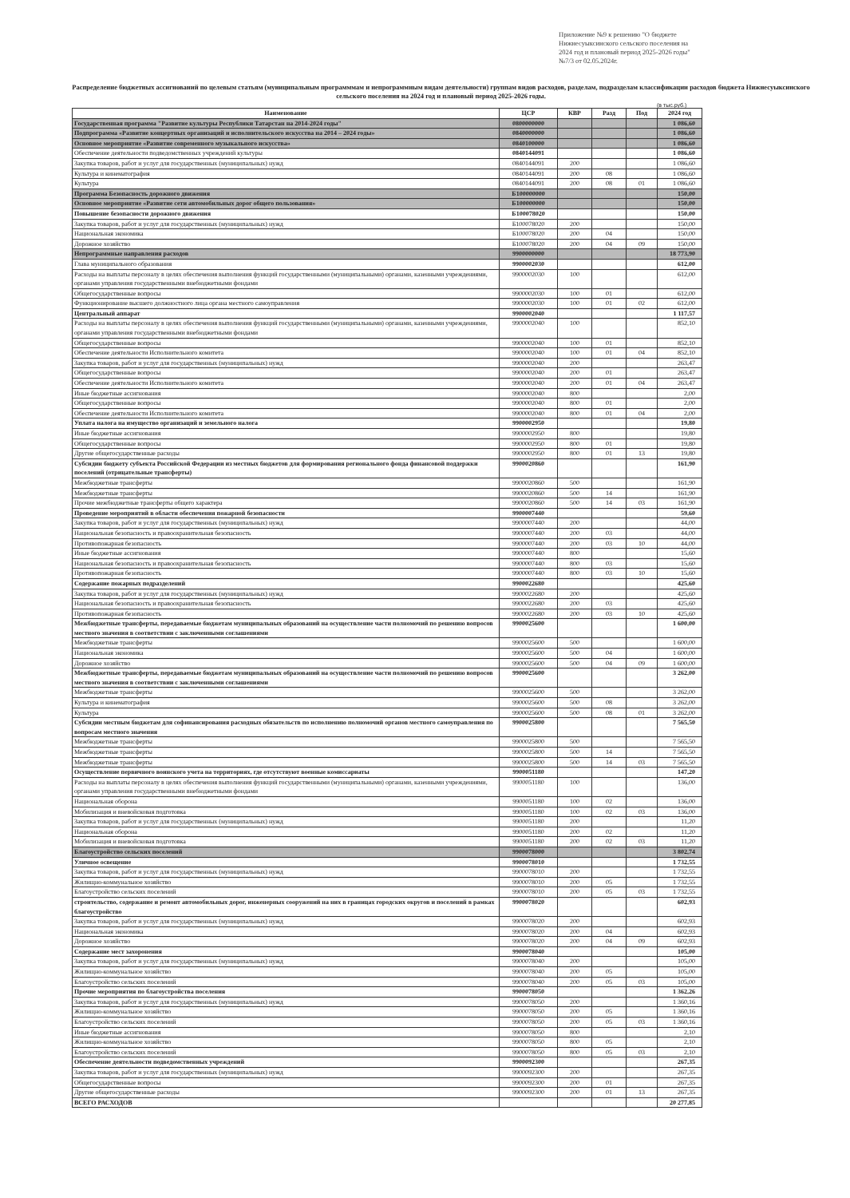Приложение №9 к решению "О бюджете Нижнесуыксинского сельского поселения на 2024 год и плановый период 2025-2026 годы" №7/3 от 02.05.2024г.
Распределение бюджетных ассигнований по целевым статьям (муниципальным программмам и непрограммным видам деятельности) группам видов расходов, разделам, подразделам классификации расходов бюджета Нижнесуыксинского сельского поселения на 2024 год и плановый период 2025-2026 годы.
(в тыс.руб.)
| Наименование | ЦСР | КВР | Разд | Под | 2024 год |
| --- | --- | --- | --- | --- | --- |
| Государственная программа "Развитие культуры Республики Татарстан на 2014-2024 годы" | 0800000000 | | | | 1 086,60 |
| Подпрограмма «Развитие концертных организаций и исполнительского искусства на 2014 – 2024 годы» | 0840000000 | | | | 1 086,60 |
| Основное мероприятие «Развитие современного музыкального искусства» | 0840100000 | | | | 1 086,60 |
| Обеспечение деятельности подведомственных учреждений культуры | 0840144091 | | | | 1 086,60 |
| Закупка товаров, работ и услуг для государственных (муниципальных) нужд | 0840144091 | 200 | | | 1 086,60 |
| Культура и кинематография | 0840144091 | 200 | 08 | | 1 086,60 |
| Культура | 0840144091 | 200 | 08 | 01 | 1 086,60 |
| Программа Безопасность дорожного движения | Б100000000 | | | | 150,00 |
| Основное мероприятие «Развитие сети автомобильных дорог общего пользования» | Б100000000 | | | | 150,00 |
| Повышение безопасности дорожного движения | Б100078020 | | | | 150,00 |
| Закупка товаров, работ и услуг для государственных (муниципальных) нужд | Б100078020 | 200 | | | 150,00 |
| Национальная экономика | Б100078020 | 200 | 04 | | 150,00 |
| Дорожное хозяйство | Б100078020 | 200 | 04 | 09 | 150,00 |
| Непрограммные направления расходов | 9900000000 | | | | 18 773,90 |
| Глава муниципального образования | 9900002030 | | | | 612,00 |
| Расходы на выплаты персоналу в целях обеспечения выполнения функций государственными (муниципальными) органами, казенными учреждениями, органами управления государственными внебюджетными фондами | 9900002030 | 100 | | | 612,00 |
| Общегосударственные вопросы | 9900002030 | 100 | 01 | | 612,00 |
| Функционирование высшего должностного лица органа местного самоуправления | 9900002030 | 100 | 01 | 02 | 612,00 |
| Центральный аппарат | 9900002040 | | | | 1 117,57 |
| Расходы на выплаты персоналу в целях обеспечения выполнения функций государственными (муниципальными) органами, казенными учреждениями, органами управления государственными внебюджетными фондами | 9900002040 | 100 | | | 852,10 |
| Общегосударственные вопросы | 9900002040 | 100 | 01 | | 852,10 |
| Обеспечение деятельности Исполнительного комитета | 9900002040 | 100 | 01 | 04 | 852,10 |
| Закупка товаров, работ и услуг для государственных (муниципальных) нужд | 9900002040 | 200 | | | 263,47 |
| Общегосударственные вопросы | 9900002040 | 200 | 01 | | 263,47 |
| Обеспечение деятельности Исполнительного комитета | 9900002040 | 200 | 01 | 04 | 263,47 |
| Иные бюджетные ассигнования | 9900002040 | 800 | | | 2,00 |
| Общегосударственные вопросы | 9900002040 | 800 | 01 | | 2,00 |
| Обеспечение деятельности Исполнительного комитета | 9900002040 | 800 | 01 | 04 | 2,00 |
| Уплата налога на имущество организаций и земельного налога | 9900002950 | | | | 19,80 |
| Иные бюджетные ассигнования | 9900002950 | 800 | | | 19,80 |
| Общегосударственные вопросы | 9900002950 | 800 | 01 | | 19,80 |
| Другие общегосударственные расходы | 9900002950 | 800 | 01 | 13 | 19,80 |
| Субсидии бюджету субъекта Российской Федерации из местных бюджетов для формирования регионального фонда финансовой поддержки поселений (отрицательные трансферты) | 9900020860 | | | | 161,90 |
| Межбюджетные трансферты | 9900020860 | 500 | | | 161,90 |
| Межбюджетные трансферты | 9900020860 | 500 | 14 | | 161,90 |
| Прочие межбюджетные трансферты общего характера | 9900020860 | 500 | 14 | 03 | 161,90 |
| Проведение мероприятий в области обеспечения пожарной безопасности | 9900007440 | | | | 59,60 |
| Закупка товаров, работ и услуг для государственных (муниципальных) нужд | 9900007440 | 200 | | | 44,00 |
| Национальная безопасность и правоохранительная безопасность | 9900007440 | 200 | 03 | | 44,00 |
| Противопожарная безопасность | 9900007440 | 200 | 03 | 10 | 44,00 |
| Иные бюджетные ассигнования | 9900007440 | 800 | | | 15,60 |
| Национальная безопасность и правоохранительная безопасность | 9900007440 | 800 | 03 | | 15,60 |
| Противопожарная безопасность | 9900007440 | 800 | 03 | 10 | 15,60 |
| Содержание пожарных подразделений | 9900022680 | | | | 425,60 |
| Закупка товаров, работ и услуг для государственных (муниципальных) нужд | 9900022680 | 200 | | | 425,60 |
| Национальная безопасность и правоохранительная безопасность | 9900022680 | 200 | 03 | | 425,60 |
| Противопожарная безопасность | 9900022680 | 200 | 03 | 10 | 425,60 |
| Межбюджетные трансферты, передаваемые бюджетам муниципальных образований на осуществление части полномочий по решению вопросов местного значения в соответствии с заключенными соглашениями | 9900025600 | | | | 1 600,00 |
| Межбюджетные трансферты | 9900025600 | 500 | | | 1 600,00 |
| Национальная экономика | 9900025600 | 500 | 04 | | 1 600,00 |
| Дорожное хозяйство | 9900025600 | 500 | 04 | 09 | 1 600,00 |
| Межбюджетные трансферты, передаваемые бюджетам муниципальных образований на осуществление части полномочий по решению вопросов местного значения в соответствии с заключенными соглашениями | 9900025600 | | | | 3 262,00 |
| Межбюджетные трансферты | 9900025600 | 500 | | | 3 262,00 |
| Культура и кинематография | 9900025600 | 500 | 08 | | 3 262,00 |
| Культура | 9900025600 | 500 | 08 | 01 | 3 262,00 |
| Субсидии местным бюджетам для софинансирования расходных обязательств по исполнению полномочий органов местного самоуправления по вопросам местного значения | 9900025800 | | | | 7 565,50 |
| Межбюджетные трансферты | 9900025800 | 500 | | | 7 565,50 |
| Межбюджетные трансферты | 9900025800 | 500 | 14 | | 7 565,50 |
| Межбюджетные трансферты | 9900025800 | 500 | 14 | 03 | 7 565,50 |
| Осуществление первичного воинского учета на территориях, где отсутствуют военные комиссариаты | 9900051180 | | | | 147,20 |
| Расходы на выплаты персоналу в целях обеспечения выполнения функций государственными (муниципальными) органами, казенными учреждениями, органами управления государственными внебюджетными фондами | 9900051180 | 100 | | | 136,00 |
| Национальная оборона | 9900051180 | 100 | 02 | | 136,00 |
| Мобилизация и вневойсковая подготовка | 9900051180 | 100 | 02 | 03 | 136,00 |
| Закупка товаров, работ и услуг для государственных (муниципальных) нужд | 9900051180 | 200 | | | 11,20 |
| Национальная оборона | 9900051180 | 200 | 02 | | 11,20 |
| Мобилизация и вневойсковая подготовка | 9900051180 | 200 | 02 | 03 | 11,20 |
| Благоустройство сельских поселений | 9900078000 | | | | 3 802,74 |
| Уличное освещение | 9900078010 | | | | 1 732,55 |
| Закупка товаров, работ и услуг для государственных (муниципальных) нужд | 9900078010 | 200 | | | 1 732,55 |
| Жилищно-коммунальное хозяйство | 9900078010 | 200 | 05 | | 1 732,55 |
| Благоустройство сельских поселений | 9900078010 | 200 | 05 | 03 | 1 732,55 |
| строительство, содержание и ремонт автомобильных дорог, инженерных сооружений на них в границах городских округов и поселений в рамках благоустройство | 9900078020 | | | | 602,93 |
| Закупка товаров, работ и услуг для государственных (муниципальных) нужд | 9900078020 | 200 | | | 602,93 |
| Национальная экономика | 9900078020 | 200 | 04 | | 602,93 |
| Дорожное хозяйство | 9900078020 | 200 | 04 | 09 | 602,93 |
| Содержание мест захоронения | 9900078040 | | | | 105,00 |
| Закупка товаров, работ и услуг для государственных (муниципальных) нужд | 9900078040 | 200 | | | 105,00 |
| Жилищно-коммунальное хозяйство | 9900078040 | 200 | 05 | | 105,00 |
| Благоустройство сельских поселений | 9900078040 | 200 | 05 | 03 | 105,00 |
| Прочие мероприятия по благоустройства поселения | 9900078050 | | | | 1 362,26 |
| Закупка товаров, работ и услуг для государственных (муниципальных) нужд | 9900078050 | 200 | | | 1 360,16 |
| Жилищно-коммунальное хозяйство | 9900078050 | 200 | 05 | | 1 360,16 |
| Благоустройство сельских поселений | 9900078050 | 200 | 05 | 03 | 1 360,16 |
| Иные бюджетные ассигнования | 9900078050 | 800 | | | 2,10 |
| Жилищно-коммунальное хозяйство | 9900078050 | 800 | 05 | | 2,10 |
| Благоустройство сельских поселений | 9900078050 | 800 | 05 | 03 | 2,10 |
| Обеспечение деятельности подведомственных учреждений | 9900092300 | | | | 267,35 |
| Закупка товаров, работ и услуг для государственных (муниципальных) нужд | 9900092300 | 200 | | | 267,35 |
| Общегосударственные вопросы | 9900092300 | 200 | 01 | | 267,35 |
| Другие общегосударственные расходы | 9900092300 | 200 | 01 | 13 | 267,35 |
| ВСЕГО РАСХОДОВ | | | | | 20 277,85 |